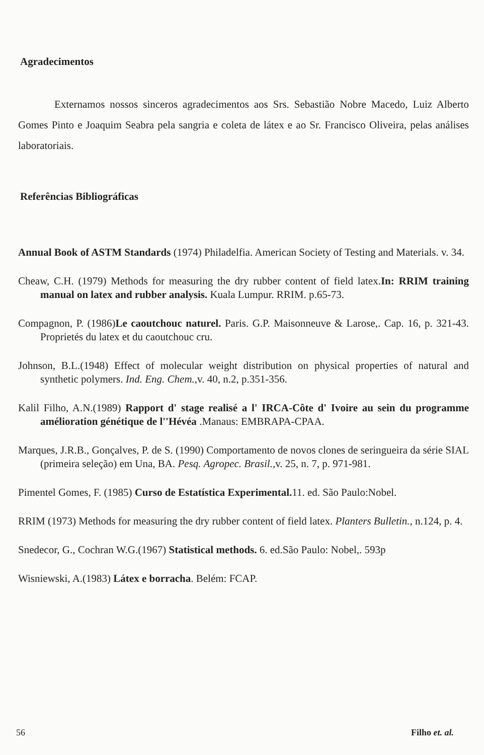Agradecimentos
Externamos nossos sinceros agradecimentos aos Srs. Sebastião Nobre Macedo, Luiz Alberto Gomes Pinto e Joaquim Seabra pela sangria e coleta de látex e ao Sr. Francisco Oliveira, pelas análises laboratoriais.
Referências Bibliográficas
Annual Book of ASTM Standards (1974) Philadelfia. American Society of Testing and Materials. v. 34.
Cheaw, C.H. (1979) Methods for measuring the dry rubber content of field latex.In: RRIM training manual on latex and rubber analysis. Kuala Lumpur. RRIM. p.65-73.
Compagnon, P. (1986)Le caoutchouc naturel. Paris. G.P. Maisonneuve & Larose,. Cap. 16, p. 321-43. Proprietés du latex et du caoutchouc cru.
Johnson, B.L.(1948) Effect of molecular weight distribution on physical properties of natural and synthetic polymers. Ind. Eng. Chem., v. 40, n.2, p.351-356.
Kalil Filho, A.N.(1989) Rapport d' stage realisé a l' IRCA-Côte d' Ivoire au sein du programme amélioration génétique de l''Hévéa .Manaus: EMBRAPA-CPAA.
Marques, J.R.B., Gonçalves, P. de S. (1990) Comportamento de novos clones de seringueira da série SIAL (primeira seleção) em Una, BA. Pesq. Agropec. Brasil., v. 25, n. 7, p. 971-981.
Pimentel Gomes, F. (1985) Curso de Estatística Experimental. 11. ed. São Paulo:Nobel.
RRIM (1973) Methods for measuring the dry rubber content of field latex. Planters Bulletin., n.124, p. 4.
Snedecor, G., Cochran W.G.(1967) Statistical methods. 6. ed.São Paulo: Nobel,. 593p
Wisniewski, A.(1983) Látex e borracha. Belém: FCAP.
56 Filho et. al.